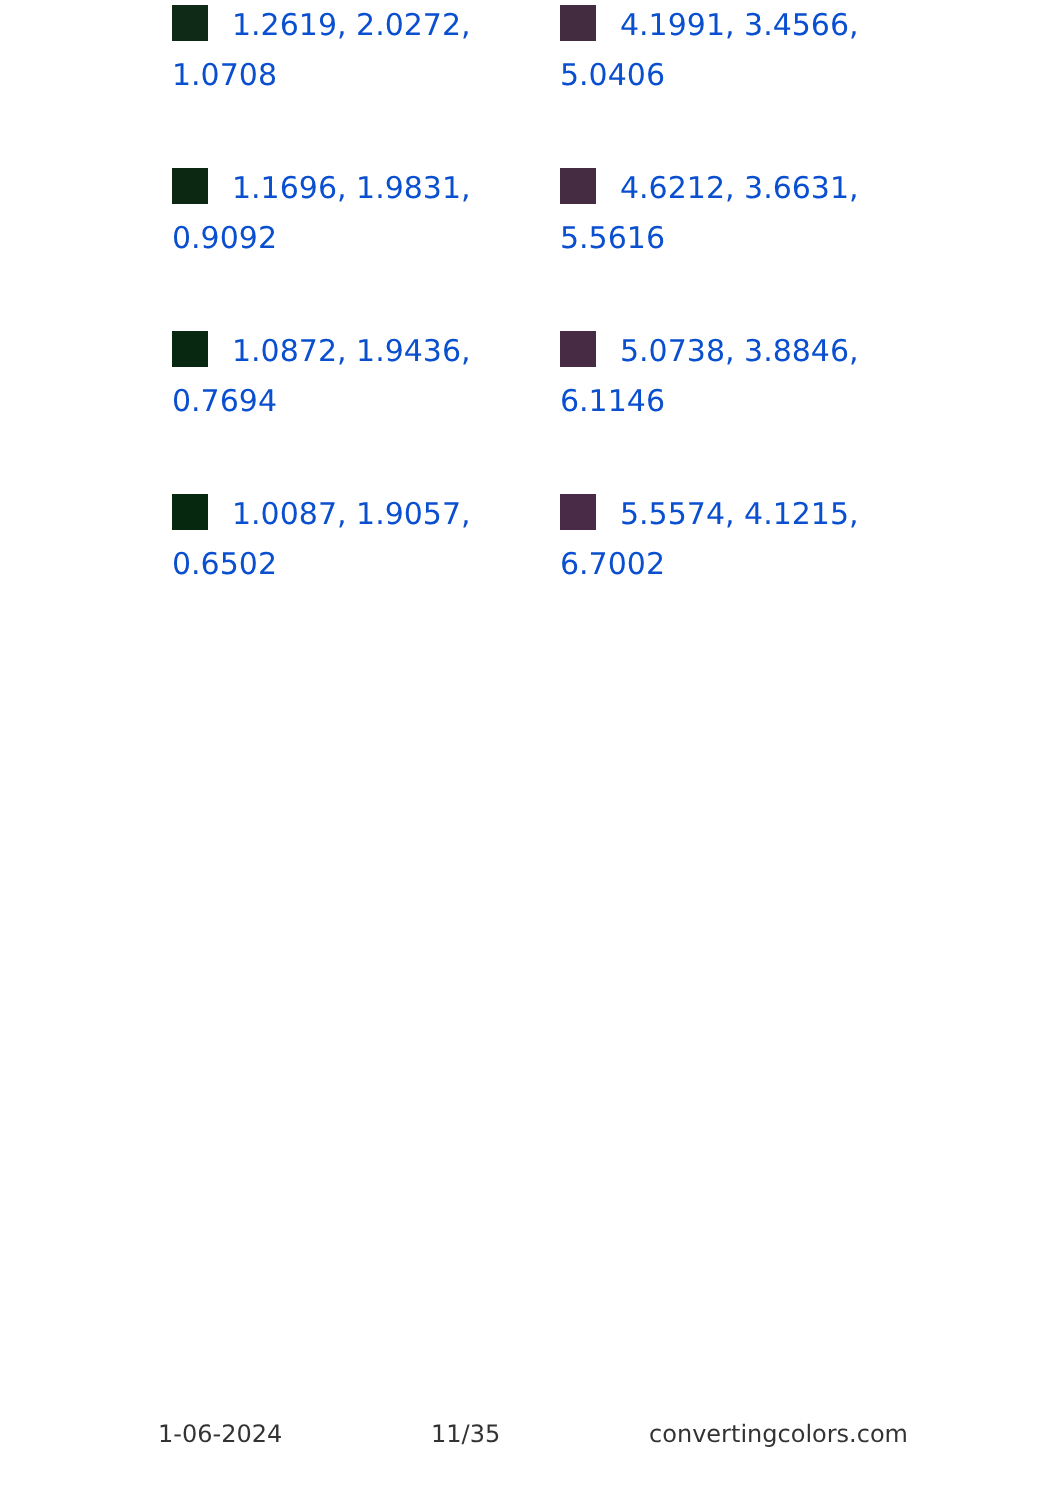1.2619, 2.0272,
1.0708
4.1991, 3.4566,
5.0406
1.1696, 1.9831,
0.9092
4.6212, 3.6631,
5.5616
1.0872, 1.9436,
0.7694
5.0738, 3.8846,
6.1146
1.0087, 1.9057,
0.6502
5.5574, 4.1215,
6.7002
1-06-2024 11/35 convertingcolors.com